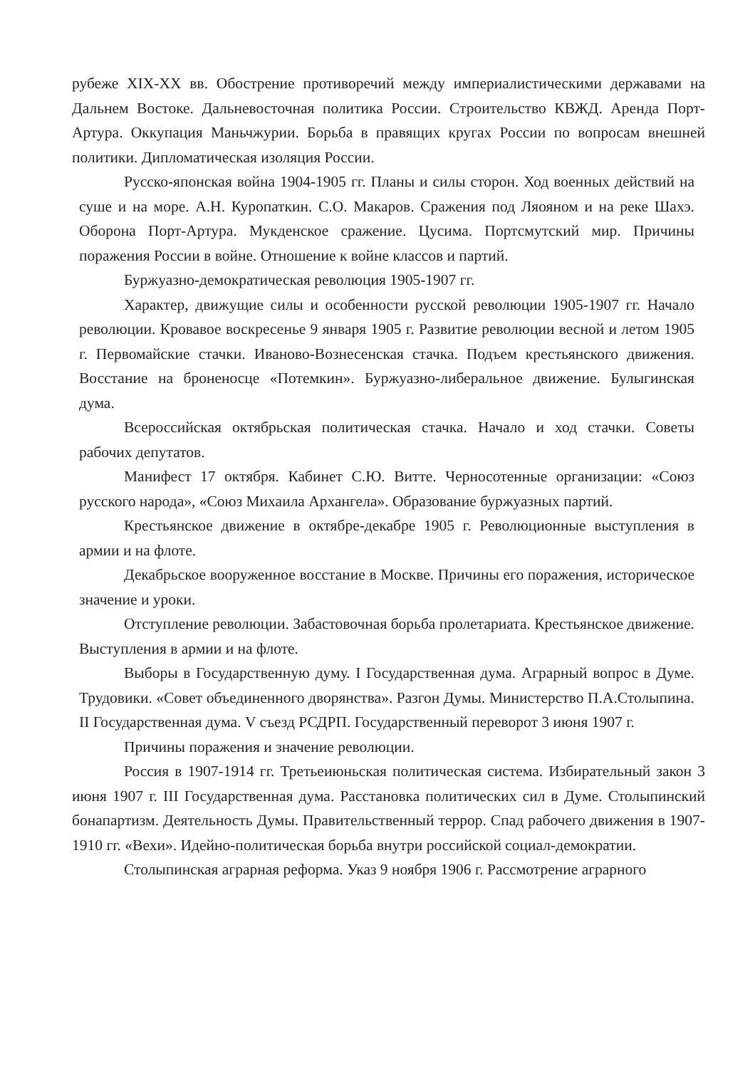рубеже XIX-XX вв. Обострение противоречий между империалистическими державами на Дальнем Востоке. Дальневосточная политика России. Строительство КВЖД. Аренда Порт-Артура. Оккупация Маньчжурии. Борьба в правящих кругах России по вопросам внешней политики. Дипломатическая изоляция России.
Русско-японская война 1904-1905 гг. Планы и силы сторон. Ход военных действий на суше и на море. А.Н. Куропаткин. С.О. Макаров. Сражения под Ляояном и на реке Шахэ. Оборона Порт-Артура. Мукденское сражение. Цусима. Портсмутский мир. Причины поражения России в войне. Отношение к войне классов и партий.
Буржуазно-демократическая революция 1905-1907 гг.
Характер, движущие силы и особенности русской революции 1905-1907 гг. Начало революции. Кровавое воскресенье 9 января 1905 г. Развитие революции весной и летом 1905 г. Первомайские стачки. Иваново-Вознесенская стачка. Подъем крестьянского движения. Восстание на броненосце «Потемкин». Буржуазно-либеральное движение. Булыгинская дума.
Всероссийская октябрьская политическая стачка. Начало и ход стачки. Советы рабочих депутатов.
Манифест 17 октября. Кабинет С.Ю. Витте. Черносотенные организации: «Союз русского народа», «Союз Михаила Архангела». Образование буржуазных партий.
Крестьянское движение в октябре-декабре 1905 г. Революционные выступления в армии и на флоте.
Декабрьское вооруженное восстание в Москве. Причины его поражения, историческое значение и уроки.
Отступление революции. Забастовочная борьба пролетариата. Крестьянское движение. Выступления в армии и на флоте.
Выборы в Государственную думу. I Государственная дума. Аграрный вопрос в Думе. Трудовики. «Совет объединенного дворянства». Разгон Думы. Министерство П.А.Столыпина. II Государственная дума. V съезд РСДРП. Государственный переворот 3 июня 1907 г.
Причины поражения и значение революции.
Россия в 1907-1914 гг. Третьеиюньская политическая система. Избирательный закон 3 июня 1907 г. III Государственная дума. Расстановка политических сил в Думе. Столыпинский бонапартизм. Деятельность Думы. Правительственный террор. Спад рабочего движения в 1907-1910 гг. «Вехи». Идейно-политическая борьба внутри российской социал-демократии.
Столыпинская аграрная реформа. Указ 9 ноября 1906 г. Рассмотрение аграрного